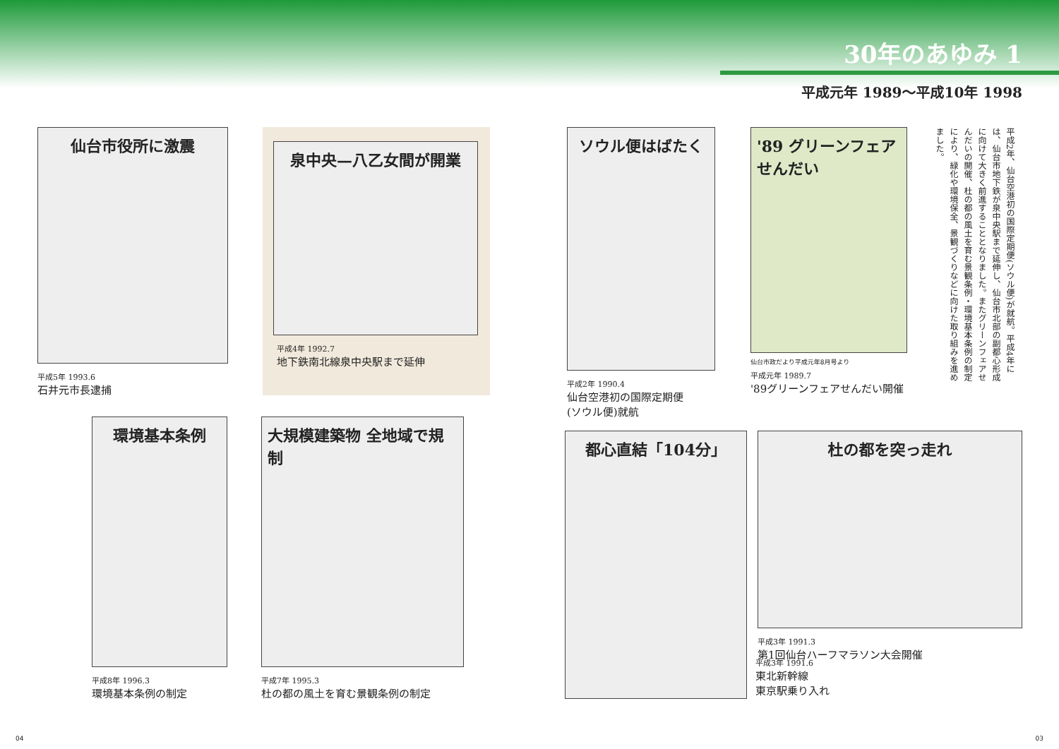30年のあゆみ 1
平成元年 1989〜平成10年 1998
仙台市役所に激震
平成5年 1993.6
石井元市長逮捕
泉中央—八乙女間が開業
平成4年 1992.7
地下鉄南北線泉中央駅まで延伸
ソウル便はばたく
平成2年 1990.4
仙台空港初の国際定期便
(ソウル便)就航
'89 グリーンフェアせんだい
仙台市政だより平成元年8月号より
平成元年 1989.7
'89グリーンフェアせんだい開催
平成2年、仙台空港初の国際定期便(ソウル便)が就航。平成4年には、仙台市地下鉄が泉中央駅まで延伸し、仙台市北部の副都心形成に向けて大きく前進することとなりました。またグリーンフェアせんだいの開催、杜の都の風土を育む景観条例・環境基本条例の制定により、緑化や環境保全、景観づくりなどに向けた取り組みを進めました。
環境基本条例
平成8年 1996.3
環境基本条例の制定
大規模建築物 全地域で規制
平成7年 1995.3
杜の都の風土を育む景観条例の制定
都心直結「104分」
平成3年 1991.6
東北新幹線
東京駅乗り入れ
杜の都を突っ走れ
平成3年 1991.3
第1回仙台ハーフマラソン大会開催
04 03